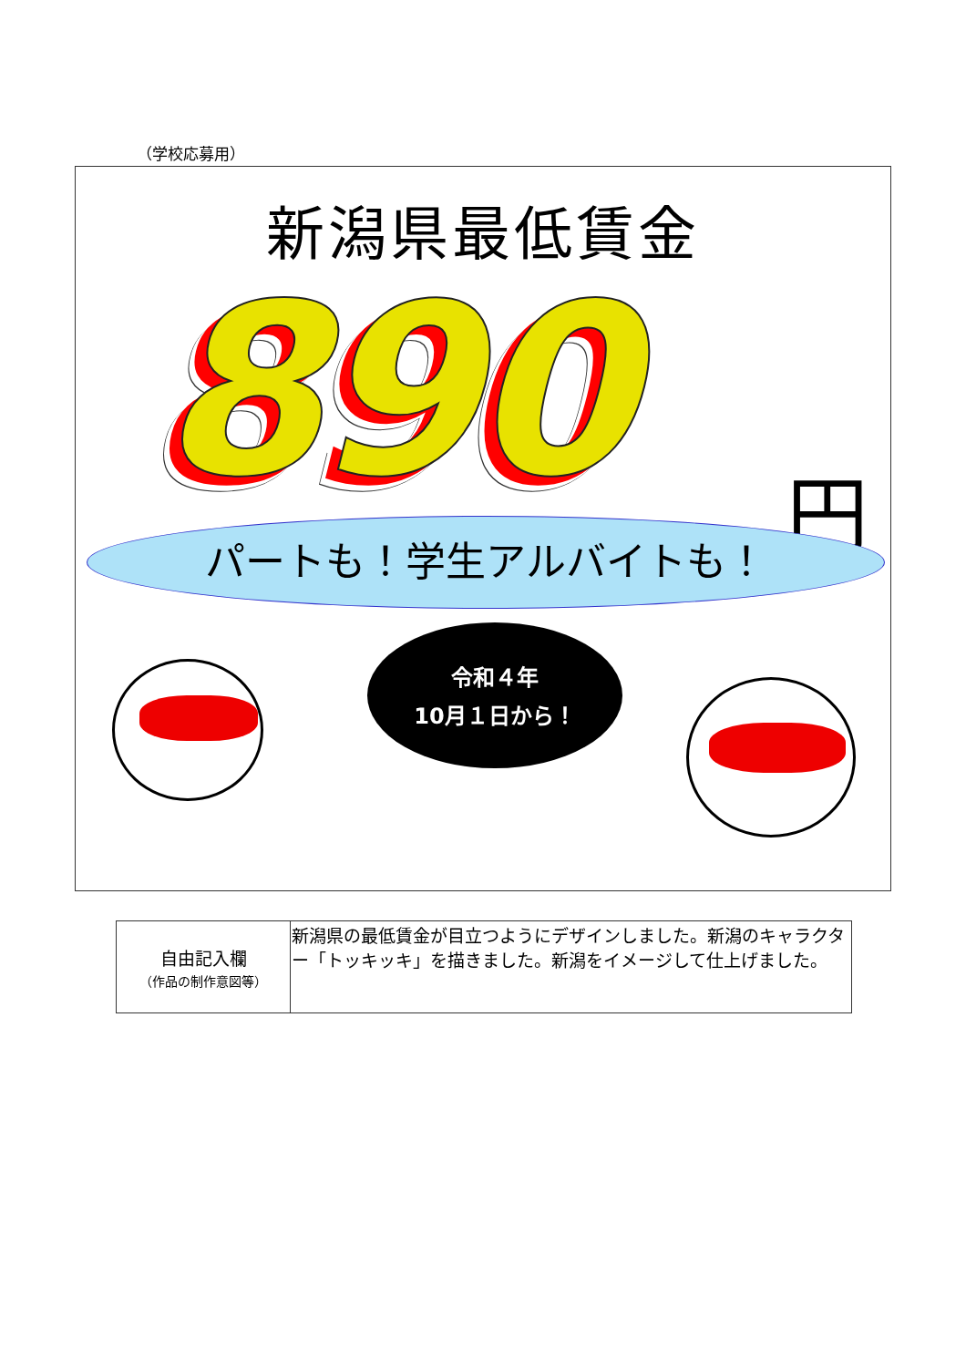（学校応募用）
新潟県最低賃金
890 円
パートも！学生アルバイトも！
令和４年
10月１日から！
| 自由記入欄 （作品の制作意図等） | 新潟県の最低賃金が目立つようにデザインしました。新潟のキャラクター「トッキッキ」を描きました。新潟をイメージして仕上げました。 |